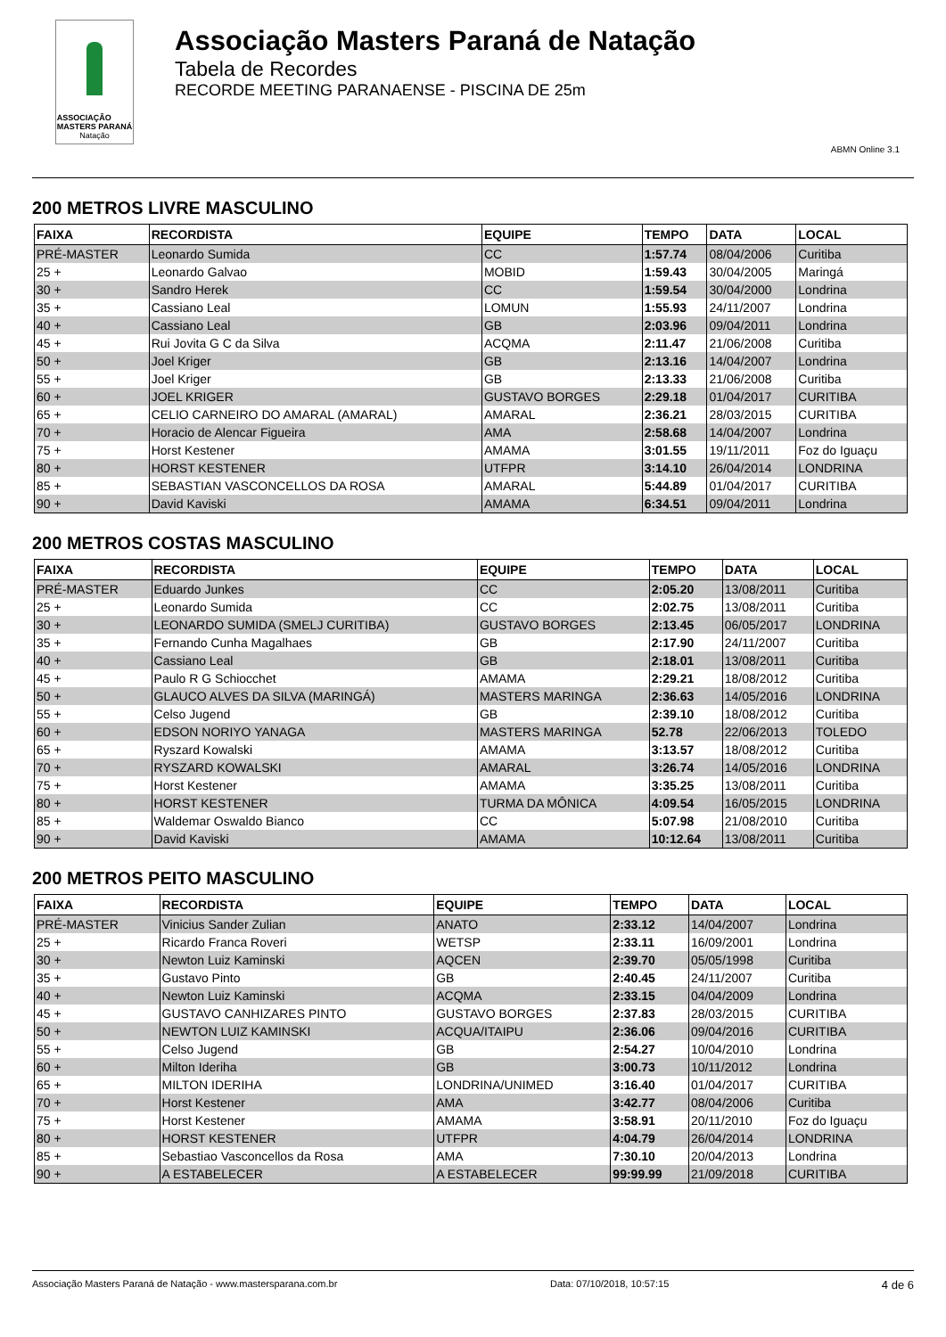ASSOCIAÇÃO
MASTERS PARANÁ
Natação
Associação Masters Paraná de Natação
Tabela de Recordes
RECORDE MEETING PARANAENSE - PISCINA DE 25m
ABMN Online 3.1
200 METROS LIVRE MASCULINO
| FAIXA | RECORDISTA | EQUIPE | TEMPO | DATA | LOCAL |
| --- | --- | --- | --- | --- | --- |
| PRÉ-MASTER | Leonardo Sumida | CC | 1:57.74 | 08/04/2006 | Curitiba |
| 25 + | Leonardo Galvao | MOBID | 1:59.43 | 30/04/2005 | Maringá |
| 30 + | Sandro Herek | CC | 1:59.54 | 30/04/2000 | Londrina |
| 35 + | Cassiano Leal | LOMUN | 1:55.93 | 24/11/2007 | Londrina |
| 40 + | Cassiano Leal | GB | 2:03.96 | 09/04/2011 | Londrina |
| 45 + | Rui Jovita G C da Silva | ACQMA | 2:11.47 | 21/06/2008 | Curitiba |
| 50 + | Joel Kriger | GB | 2:13.16 | 14/04/2007 | Londrina |
| 55 + | Joel Kriger | GB | 2:13.33 | 21/06/2008 | Curitiba |
| 60 + | JOEL KRIGER | GUSTAVO BORGES | 2:29.18 | 01/04/2017 | CURITIBA |
| 65 + | CELIO CARNEIRO DO AMARAL (AMARAL) | AMARAL | 2:36.21 | 28/03/2015 | CURITIBA |
| 70 + | Horacio de Alencar Figueira | AMA | 2:58.68 | 14/04/2007 | Londrina |
| 75 + | Horst Kestener | AMAMA | 3:01.55 | 19/11/2011 | Foz do Iguaçu |
| 80 + | HORST KESTENER | UTFPR | 3:14.10 | 26/04/2014 | LONDRINA |
| 85 + | SEBASTIAN VASCONCELLOS DA ROSA | AMARAL | 5:44.89 | 01/04/2017 | CURITIBA |
| 90 + | David Kaviski | AMAMA | 6:34.51 | 09/04/2011 | Londrina |
200 METROS COSTAS MASCULINO
| FAIXA | RECORDISTA | EQUIPE | TEMPO | DATA | LOCAL |
| --- | --- | --- | --- | --- | --- |
| PRÉ-MASTER | Eduardo Junkes | CC | 2:05.20 | 13/08/2011 | Curitiba |
| 25 + | Leonardo Sumida | CC | 2:02.75 | 13/08/2011 | Curitiba |
| 30 + | LEONARDO SUMIDA (SMELJ CURITIBA) | GUSTAVO BORGES | 2:13.45 | 06/05/2017 | LONDRINA |
| 35 + | Fernando Cunha Magalhaes | GB | 2:17.90 | 24/11/2007 | Curitiba |
| 40 + | Cassiano Leal | GB | 2:18.01 | 13/08/2011 | Curitiba |
| 45 + | Paulo R G Schiocchet | AMAMA | 2:29.21 | 18/08/2012 | Curitiba |
| 50 + | GLAUCO ALVES DA SILVA (MARINGÁ) | MASTERS MARINGA | 2:36.63 | 14/05/2016 | LONDRINA |
| 55 + | Celso Jugend | GB | 2:39.10 | 18/08/2012 | Curitiba |
| 60 + | EDSON NORIYO YANAGA | MASTERS MARINGA | 52.78 | 22/06/2013 | TOLEDO |
| 65 + | Ryszard Kowalski | AMAMA | 3:13.57 | 18/08/2012 | Curitiba |
| 70 + | RYSZARD KOWALSKI | AMARAL | 3:26.74 | 14/05/2016 | LONDRINA |
| 75 + | Horst Kestener | AMAMA | 3:35.25 | 13/08/2011 | Curitiba |
| 80 + | HORST KESTENER | TURMA DA MÔNICA | 4:09.54 | 16/05/2015 | LONDRINA |
| 85 + | Waldemar Oswaldo Bianco | CC | 5:07.98 | 21/08/2010 | Curitiba |
| 90 + | David Kaviski | AMAMA | 10:12.64 | 13/08/2011 | Curitiba |
200 METROS PEITO MASCULINO
| FAIXA | RECORDISTA | EQUIPE | TEMPO | DATA | LOCAL |
| --- | --- | --- | --- | --- | --- |
| PRÉ-MASTER | Vinicius Sander Zulian | ANATO | 2:33.12 | 14/04/2007 | Londrina |
| 25 + | Ricardo Franca Roveri | WETSP | 2:33.11 | 16/09/2001 | Londrina |
| 30 + | Newton Luiz Kaminski | AQCEN | 2:39.70 | 05/05/1998 | Curitiba |
| 35 + | Gustavo Pinto | GB | 2:40.45 | 24/11/2007 | Curitiba |
| 40 + | Newton Luiz Kaminski | ACQMA | 2:33.15 | 04/04/2009 | Londrina |
| 45 + | GUSTAVO CANHIZARES PINTO | GUSTAVO BORGES | 2:37.83 | 28/03/2015 | CURITIBA |
| 50 + | NEWTON LUIZ KAMINSKI | ACQUA/ITAIPU | 2:36.06 | 09/04/2016 | CURITIBA |
| 55 + | Celso Jugend | GB | 2:54.27 | 10/04/2010 | Londrina |
| 60 + | Milton Ideriha | GB | 3:00.73 | 10/11/2012 | Londrina |
| 65 + | MILTON IDERIHA | LONDRINA/UNIMED | 3:16.40 | 01/04/2017 | CURITIBA |
| 70 + | Horst Kestener | AMA | 3:42.77 | 08/04/2006 | Curitiba |
| 75 + | Horst Kestener | AMAMA | 3:58.91 | 20/11/2010 | Foz do Iguaçu |
| 80 + | HORST KESTENER | UTFPR | 4:04.79 | 26/04/2014 | LONDRINA |
| 85 + | Sebastiao Vasconcellos da Rosa | AMA | 7:30.10 | 20/04/2013 | Londrina |
| 90 + | A ESTABELECER | A ESTABELECER | 99:99.99 | 21/09/2018 | CURITIBA |
Associação Masters Paraná de Natação - www.mastersparana.com.br Data: 07/10/2018, 10:57:15 4 de 6